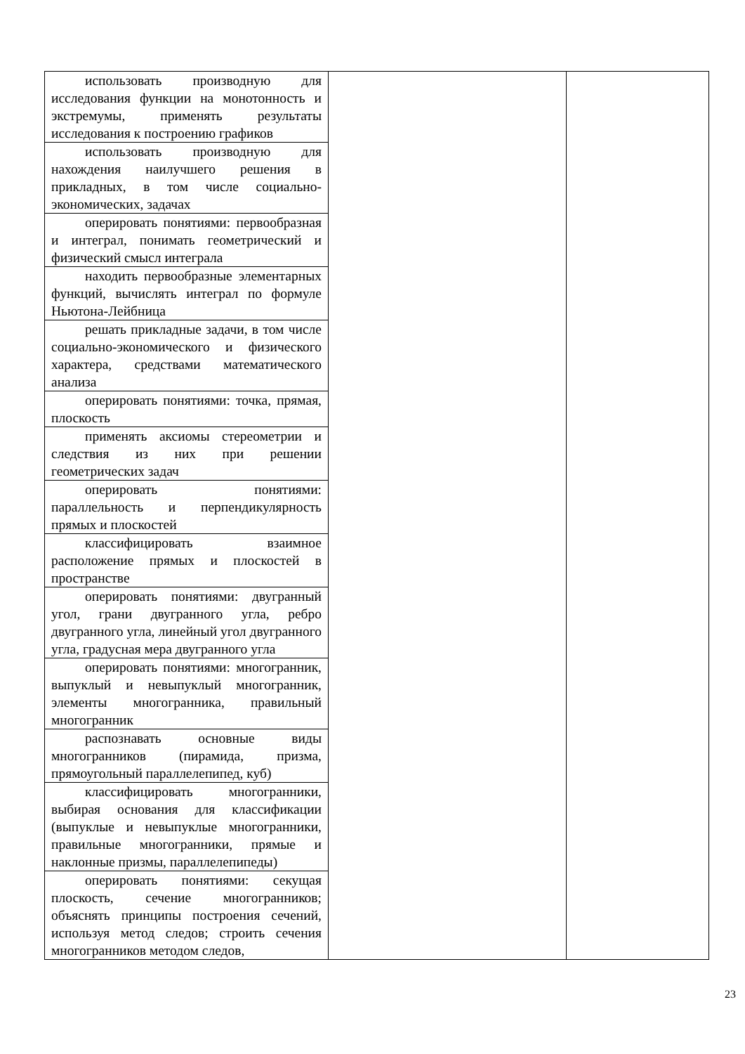| использовать производную для исследования функции на монотонность и экстремумы, применять результаты исследования к построению графиков | | |
| использовать производную для нахождения наилучшего решения в прикладных, в том числе социально-экономических, задачах | | |
| оперировать понятиями: первообразная и интеграл, понимать геометрический и физический смысл интеграла | | |
| находить первообразные элементарных функций, вычислять интеграл по формуле Ньютона-Лейбница | | |
| решать прикладные задачи, в том числе социально-экономического и физического характера, средствами математического анализа | | |
| оперировать понятиями: точка, прямая, плоскость | | |
| применять аксиомы стереометрии и следствия из них при решении геометрических задач | | |
| оперировать понятиями: параллельность и перпендикулярность прямых и плоскостей | | |
| классифицировать взаимное расположение прямых и плоскостей в пространстве | | |
| оперировать понятиями: двугранный угол, грани двугранного угла, ребро двугранного угла, линейный угол двугранного угла, градусная мера двугранного угла | | |
| оперировать понятиями: многогранник, выпуклый и невыпуклый многогранник, элементы многогранника, правильный многогранник | | |
| распознавать основные виды многогранников (пирамида, призма, прямоугольный параллелепипед, куб) | | |
| классифицировать многогранники, выбирая основания для классификации (выпуклые и невыпуклые многогранники, правильные многогранники, прямые и наклонные призмы, параллелепипеды) | | |
| оперировать понятиями: секущая плоскость, сечение многогранников; объяснять принципы построения сечений, используя метод следов; строить сечения многогранников методом следов, | | |
23